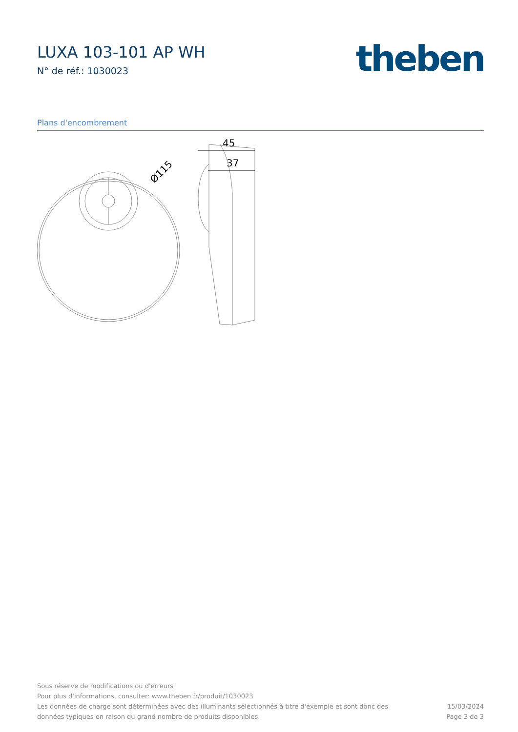LUXA 103-101 AP WH
N° de réf.: 1030023
theben
Plans d'encombrement
45
37
Ø115
Sous réserve de modifications ou d'erreurs
Pour plus d'informations, consulter: www.theben.fr/produit/1030023
Les données de charge sont déterminées avec des illuminants sélectionnés à titre d'exemple et sont donc des
données typiques en raison du grand nombre de produits disponibles.
15/03/2024
Page 3 de 3